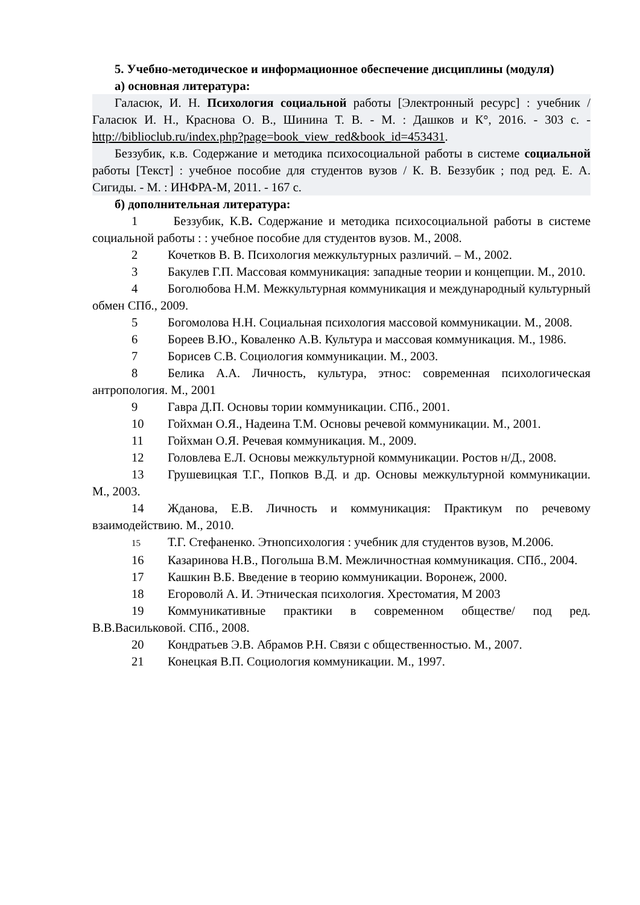5. Учебно-методическое и информационное обеспечение дисциплины (модуля)
а) основная литература:
Галасюк, И. Н. Психология социальной работы [Электронный ресурс] : учебник / Галасюк И. Н., Краснова О. В., Шинина Т. В. - М. : Дашков и К°, 2016. - 303 с. - http://biblioclub.ru/index.php?page=book_view_red&book_id=453431.
Беззубик, к.в. Содержание и методика психосоциальной работы в системе социальной работы [Текст] : учебное пособие для студентов вузов / К. В. Беззубик ; под ред. Е. А. Сигиды. - М. : ИНФРА-М, 2011. - 167 с.
б) дополнительная литература:
1 Беззубик, К.В. Содержание и методика психосоциальной работы в системе социальной работы : : учебное пособие для студентов вузов. М., 2008.
2 Кочетков В. В. Психология межкультурных различий. – М., 2002.
3 Бакулев Г.П. Массовая коммуникация: западные теории и концепции. М., 2010.
4 Боголюбова Н.М. Межкультурная коммуникация и международный культурный обмен СПб., 2009.
5 Богомолова Н.Н. Социальная психология массовой коммуникации. М., 2008.
6 Бореев В.Ю., Коваленко А.В. Культура и массовая коммуникация. М., 1986.
7 Борисев С.В. Социология коммуникации. М., 2003.
8 Белика А.А. Личность, культура, этнос: современная психологическая антропология. М., 2001
9 Гавра Д.П. Основы тории коммуникации. СПб., 2001.
10 Гойхман О.Я., Надеина Т.М. Основы речевой коммуникации. М., 2001.
11 Гойхман О.Я. Речевая коммуникация. М., 2009.
12 Головлева Е.Л. Основы межкультурной коммуникации. Ростов н/Д., 2008.
13 Грушевицкая Т.Г., Попков В.Д. и др. Основы межкультурной коммуникации. М., 2003.
14 Жданова, Е.В. Личность и коммуникация: Практикум по речевому взаимодействию. М., 2010.
15 Т.Г. Стефаненко. Этнопсихология : учебник для студентов вузов, М.2006.
16 Казаринова Н.В., Погольша В.М. Межличностная коммуникация. СПб., 2004.
17 Кашкин В.Б. Введение в теорию коммуникации. Воронеж, 2000.
18 Егороволй А. И. Этническая психология. Хрестоматия, М 2003
19 Коммуникативные практики в современном обществе/ под ред. В.В.Васильковой. СПб., 2008.
20 Кондратьев Э.В. Абрамов Р.Н. Связи с общественностью. М., 2007.
21 Конецкая В.П. Социология коммуникации. М., 1997.